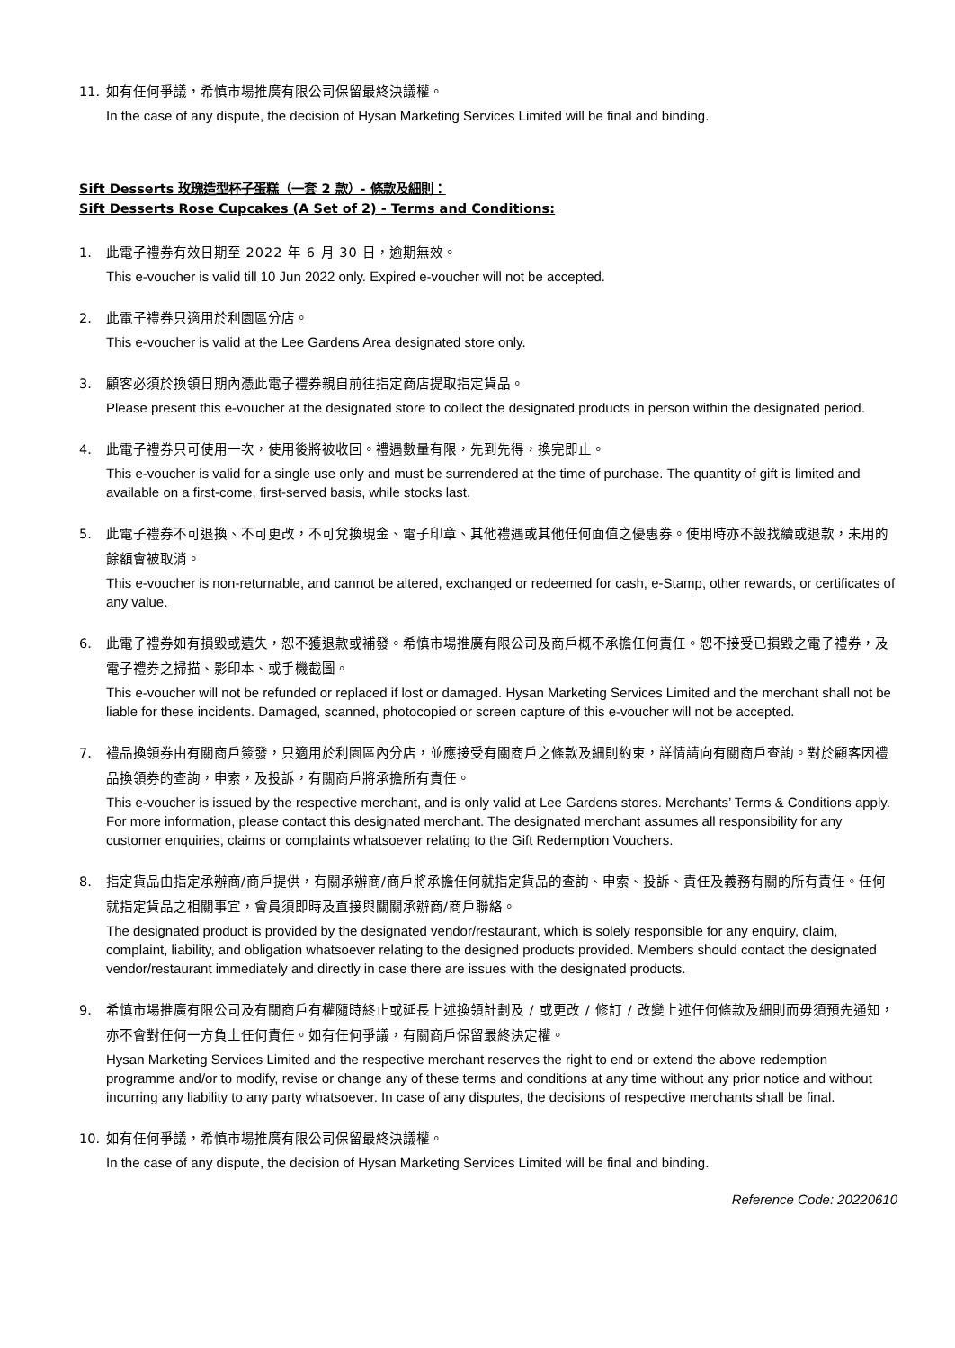11. 如有任何爭議，希慎市場推廣有限公司保留最終決議權。
In the case of any dispute, the decision of Hysan Marketing Services Limited will be final and binding.
Sift Desserts 玫瑰造型杯子蛋糕（一套 2 款）- 條款及細則：
Sift Desserts Rose Cupcakes (A Set of 2) - Terms and Conditions:
1. 此電子禮券有效日期至 2022 年 6 月 30 日，逾期無效。
This e-voucher is valid till 10 Jun 2022 only. Expired e-voucher will not be accepted.
2. 此電子禮券只適用於利園區分店。
This e-voucher is valid at the Lee Gardens Area designated store only.
3. 顧客必須於換領日期內憑此電子禮券親自前往指定商店提取指定貨品。
Please present this e-voucher at the designated store to collect the designated products in person within the designated period.
4. 此電子禮券只可使用一次，使用後將被收回。禮遇數量有限，先到先得，換完即止。
This e-voucher is valid for a single use only and must be surrendered at the time of purchase. The quantity of gift is limited and available on a first-come, first-served basis, while stocks last.
5. 此電子禮券不可退換、不可更改，不可兌換現金、電子印章、其他禮遇或其他任何面值之優惠券。使用時亦不設找續或退款，未用的餘額會被取消。
This e-voucher is non-returnable, and cannot be altered, exchanged or redeemed for cash, e-Stamp, other rewards, or certificates of any value.
6. 此電子禮券如有損毀或遺失，恕不獲退款或補發。希慎市場推廣有限公司及商戶概不承擔任何責任。恕不接受已損毀之電子禮券，及電子禮券之掃描、影印本、或手機截圖。
This e-voucher will not be refunded or replaced if lost or damaged. Hysan Marketing Services Limited and the merchant shall not be liable for these incidents. Damaged, scanned, photocopied or screen capture of this e-voucher will not be accepted.
7. 禮品換領券由有關商戶簽發，只適用於利園區內分店，並應接受有關商戶之條款及細則約束，詳情請向有關商戶查詢。對於顧客因禮品換領券的查詢，申索，及投訴，有關商戶將承擔所有責任。
This e-voucher is issued by the respective merchant, and is only valid at Lee Gardens stores. Merchants’ Terms & Conditions apply. For more information, please contact this designated merchant. The designated merchant assumes all responsibility for any customer enquiries, claims or complaints whatsoever relating to the Gift Redemption Vouchers.
8. 指定貨品由指定承辦商/商戶提供，有關承辦商/商戶將承擔任何就指定貨品的查詢、申索、投訴、責任及義務有關的所有責任。任何就指定貨品之相關事宜，會員須即時及直接與關關承辦商/商戶聯絡。
The designated product is provided by the designated vendor/restaurant, which is solely responsible for any enquiry, claim, complaint, liability, and obligation whatsoever relating to the designed products provided. Members should contact the designated vendor/restaurant immediately and directly in case there are issues with the designated products.
9. 希慎市場推廣有限公司及有關商戶有權隨時終止或延長上述換領計劃及 / 或更改 / 修訂 / 改變上述任何條款及細則而毋須預先通知，亦不會對任何一方負上任何責任。如有任何爭議，有關商戶保留最終決定權。
Hysan Marketing Services Limited and the respective merchant reserves the right to end or extend the above redemption programme and/or to modify, revise or change any of these terms and conditions at any time without any prior notice and without incurring any liability to any party whatsoever. In case of any disputes, the decisions of respective merchants shall be final.
10. 如有任何爭議，希慎市場推廣有限公司保留最終決議權。
In the case of any dispute, the decision of Hysan Marketing Services Limited will be final and binding.
Reference Code: 20220610